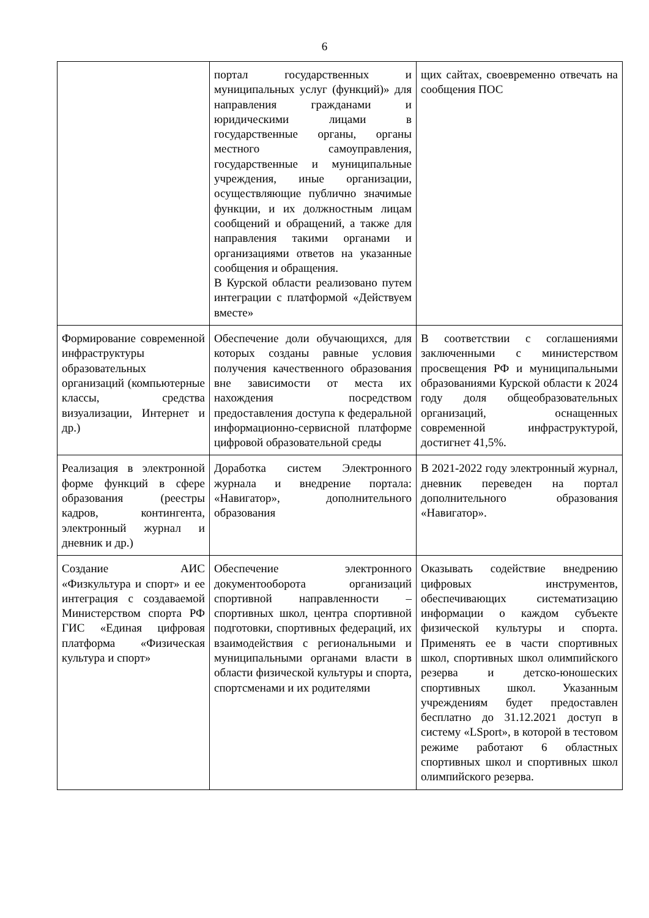6
| | портал государственных и муниципальных услуг (функций)» для направления гражданами и юридическими лицами в государственные органы, органы местного самоуправления, государственные и муниципальные учреждения, иные организации, осуществляющие публично значимые функции, и их должностным лицам сообщений и обращений, а также для направления такими органами и организациями ответов на указанные сообщения и обращения. В Курской области реализовано путем интеграции с платформой «Действуем вместе» | щих сайтах, своевременно отвечать на сообщения ПОС |
| Формирование современной инфраструктуры образовательных организаций (компьютерные классы, средства визуализации, Интернет и др.) | Обеспечение доли обучающихся, для которых созданы равные условия получения качественного образования вне зависимости от места их нахождения посредством предоставления доступа к федеральной информационно-сервисной платформе цифровой образовательной среды | В соответствии с соглашениями заключенными с министерством просвещения РФ и муниципальными образованиями Курской области к 2024 году доля общеобразовательных организаций, оснащенных современной инфраструктурой, достигнет 41,5%. |
| Реализация в электронной форме функций в сфере образования (реестры кадров, контингента, электронный журнал и дневник и др.) | Доработка систем Электронного журнала и внедрение портала: «Навигатор», дополнительного образования | В 2021-2022 году электронный журнал, дневник переведен на портал дополнительного образования «Навигатор». |
| Создание АИС «Физкультура и спорт» и ее интеграция с создаваемой Министерством спорта РФ ГИС «Единая цифровая платформа «Физическая культура и спорт» | Обеспечение электронного документооборота организаций спортивной направленности – спортивных школ, центра спортивной подготовки, спортивных федераций, их взаимодействия с региональными и муниципальными органами власти в области физической культуры и спорта, спортсменами и их родителями | Оказывать содействие внедрению цифровых инструментов, обеспечивающих систематизацию информации о каждом субъекте физической культуры и спорта. Применять ее в части спортивных школ, спортивных школ олимпийского резерва и детско-юношеских спортивных школ. Указанным учреждениям будет предоставлен бесплатно до 31.12.2021 доступ в систему «LSport», в которой в тестовом режиме работают 6 областных спортивных школ и спортивных школ олимпийского резерва. |